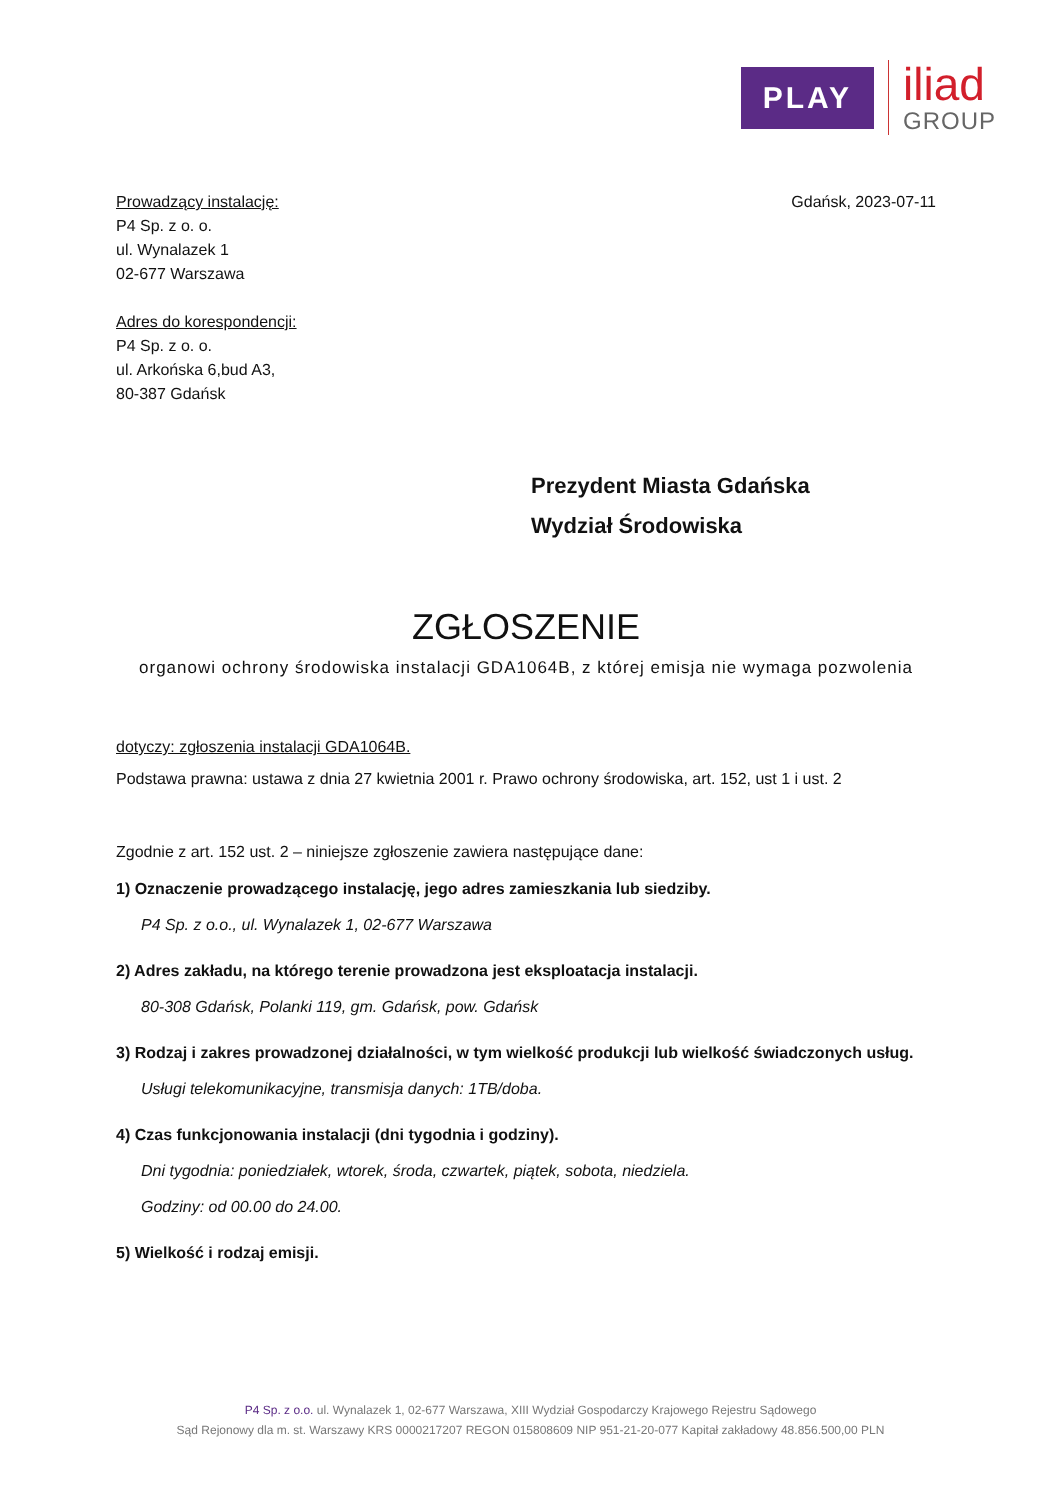PLAY
iliad
GROUP
Prowadzący instalację:
P4 Sp. z o. o.
ul. Wynalazek 1
02-677 Warszawa
Adres do korespondencji:
P4 Sp. z o. o.
ul. Arkońska 6,bud A3,
80-387 Gdańsk
Gdańsk, 2023-07-11
Prezydent Miasta Gdańska
Wydział Środowiska
ZGŁOSZENIE
organowi ochrony środowiska instalacji GDA1064B, z której emisja nie wymaga pozwolenia
dotyczy: zgłoszenia instalacji GDA1064B.
Podstawa prawna: ustawa z dnia 27 kwietnia 2001 r. Prawo ochrony środowiska, art. 152, ust 1 i ust. 2
Zgodnie z art. 152 ust. 2 – niniejsze zgłoszenie zawiera następujące dane:
1) Oznaczenie prowadzącego instalację, jego adres zamieszkania lub siedziby.
P4 Sp. z o.o., ul. Wynalazek 1, 02-677 Warszawa
2) Adres zakładu, na którego terenie prowadzona jest eksploatacja instalacji.
80-308 Gdańsk, Polanki 119, gm. Gdańsk, pow. Gdańsk
3) Rodzaj i zakres prowadzonej działalności, w tym wielkość produkcji lub wielkość świadczonych usług.
Usługi telekomunikacyjne, transmisja danych: 1TB/doba.
4) Czas funkcjonowania instalacji (dni tygodnia i godziny).
Dni tygodnia: poniedziałek, wtorek, środa, czwartek, piątek, sobota, niedziela.
Godziny: od 00.00 do 24.00.
5) Wielkość i rodzaj emisji.
P4 Sp. z o.o. ul. Wynalazek 1, 02-677 Warszawa, XIII Wydział Gospodarczy Krajowego Rejestru Sądowego
Sąd Rejonowy dla m. st. Warszawy KRS 0000217207 REGON 015808609 NIP 951-21-20-077 Kapitał zakładowy 48.856.500,00 PLN